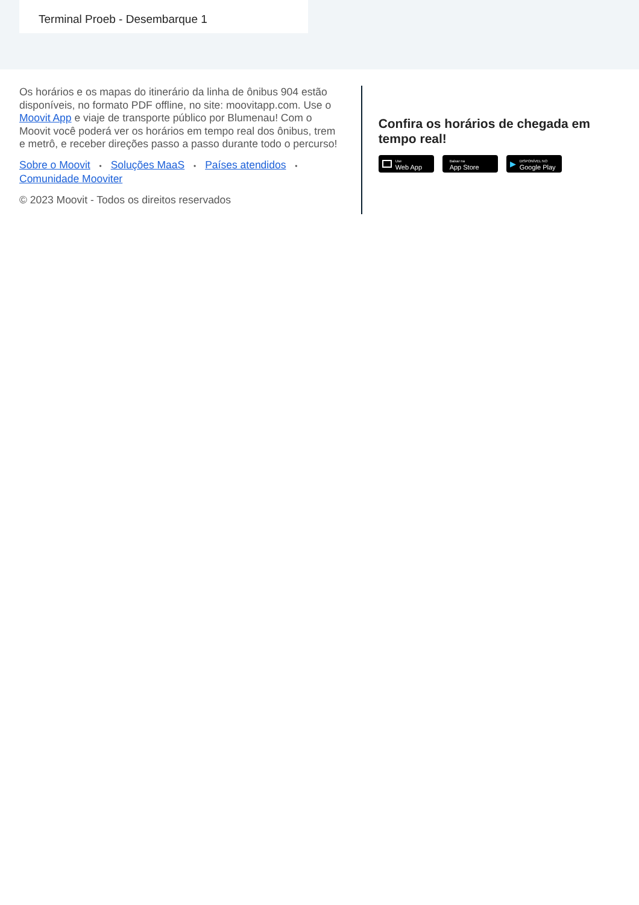Terminal Proeb - Desembarque 1
Os horários e os mapas do itinerário da linha de ônibus 904 estão disponíveis, no formato PDF offline, no site: moovitapp.com. Use o Moovit App e viaje de transporte público por Blumenau! Com o Moovit você poderá ver os horários em tempo real dos ônibus, trem e metrô, e receber direções passo a passo durante todo o percurso!
Sobre o Moovit • Soluções MaaS • Países atendidos • Comunidade Mooviter
© 2023 Moovit - Todos os direitos reservados
Confira os horários de chegada em tempo real!
Use
Web App
Baixar na
App Store
▶ DISPONÍVEL NO
Google Play